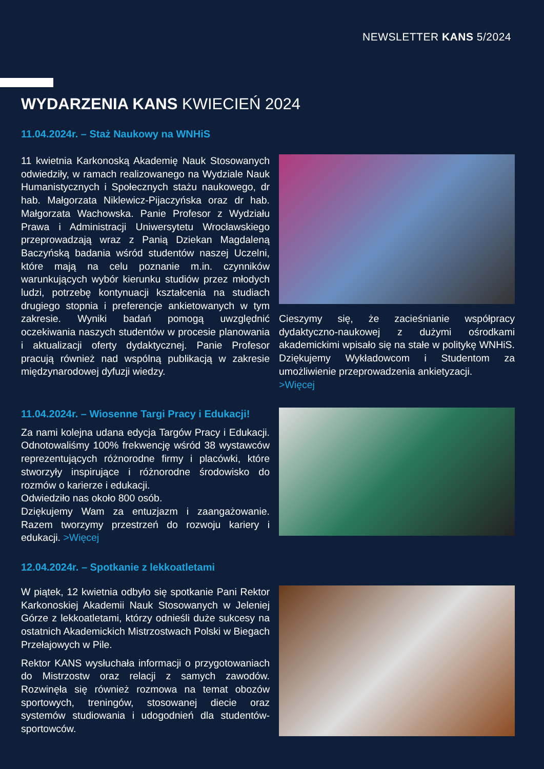NEWSLETTER KANS 5/2024
WYDARZENIA KANS KWIECIEŃ 2024
11.04.2024r. – Staż Naukowy na WNHiS
11 kwietnia Karkonoską Akademię Nauk Stosowanych odwiedziły, w ramach realizowanego na Wydziale Nauk Humanistycznych i Społecznych stażu naukowego, dr hab. Małgorzata Niklewicz-Pijaczyńska oraz dr hab. Małgorzata Wachowska. Panie Profesor z Wydziału Prawa i Administracji Uniwersytetu Wrocławskiego przeprowadzają wraz z Panią Dziekan Magdaleną Baczyńską badania wśród studentów naszej Uczelni, które mają na celu poznanie m.in. czynników warunkujących wybór kierunku studiów przez młodych ludzi, potrzebę kontynuacji kształcenia na studiach drugiego stopnia i preferencje ankietowanych w tym zakresie. Wyniki badań pomogą uwzględnić oczekiwania naszych studentów w procesie planowania i aktualizacji oferty dydaktycznej. Panie Profesor pracują również nad wspólną publikacją w zakresie międzynarodowej dyfuzji wiedzy.
Cieszymy się, że zacieśnianie współpracy dydaktyczno-naukowej z dużymi ośrodkami akademickimi wpisało się na stałe w politykę WNHiS. Dziękujemy Wykładowcom i Studentom za umożliwienie przeprowadzenia ankietyzacji.
>Więcej
11.04.2024r. – Wiosenne Targi Pracy i Edukacji!
Za nami kolejna udana edycja Targów Pracy i Edukacji. Odnotowaliśmy 100% frekwencję wśród 38 wystawców reprezentujących różnorodne firmy i placówki, które stworzyły inspirujące i różnorodne środowisko do rozmów o karierze i edukacji.
Odwiedziło nas około 800 osób.
Dziękujemy Wam za entuzjazm i zaangażowanie. Razem tworzymy przestrzeń do rozwoju kariery i edukacji. >Więcej
12.04.2024r. – Spotkanie z lekkoatletami
W piątek, 12 kwietnia odbyło się spotkanie Pani Rektor Karkonoskiej Akademii Nauk Stosowanych w Jeleniej Górze z lekkoatletami, którzy odnieśli duże sukcesy na ostatnich Akademickich Mistrzostwach Polski w Biegach Przełajowych w Pile.
Rektor KANS wysłuchała informacji o przygotowaniach do Mistrzostw oraz relacji z samych zawodów. Rozwinęła się również rozmowa na temat obozów sportowych, treningów, stosowanej diecie oraz systemów studiowania i udogodnień dla studentów-sportowców.